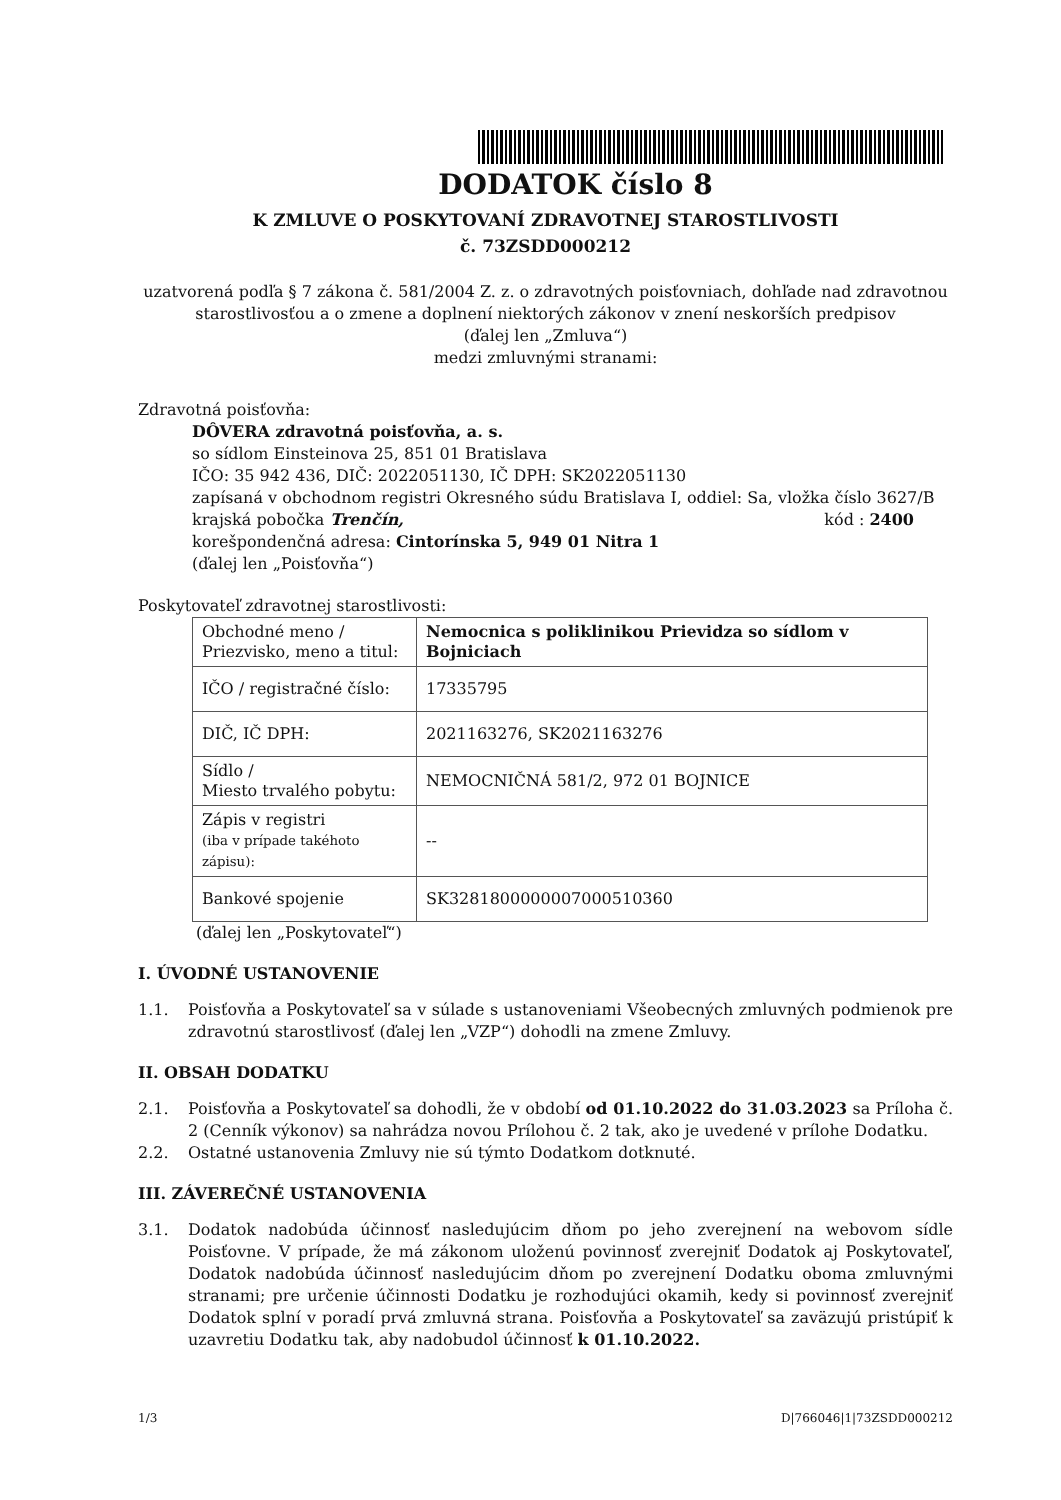DODATOK číslo 8
K ZMLUVE O POSKYTOVANÍ ZDRAVOTNEJ STAROSTLIVOSTI
č. 73ZSDD000212
uzatvorená podľa § 7 zákona č. 581/2004 Z. z. o zdravotných poisťovniach, dohľade nad zdravotnou starostlivosťou a o zmene a doplnení niektorých zákonov v znení neskorších predpisov
(ďalej len „Zmluva“)
medzi zmluvnými stranami:
Zdravotná poisťovňa:
DÔVERA zdravotná poisťovňa, a. s.
so sídlom Einsteinova 25, 851 01 Bratislava
IČO: 35 942 436, DIČ: 2022051130, IČ DPH: SK2022051130
zapísaná v obchodnom registri Okresného súdu Bratislava I, oddiel: Sa, vložka číslo 3627/B
krajská pobočka Trenčín, kód : 2400
korešpondenčná adresa: Cintorínska 5, 949 01 Nitra 1
(ďalej len „Poisťovňa“)
Poskytovateľ zdravotnej starostlivosti:
| Obchodné meno / Priezvisko, meno a titul: | Nemocnica s poliklinikou Prievidza so sídlom v Bojniciach |
| IČO / registračné číslo: | 17335795 |
| DIČ, IČ DPH: | 2021163276, SK2021163276 |
| Sídlo / Miesto trvalého pobytu: | NEMOCNIČNÁ 581/2, 972 01 BOJNICE |
| Zápis v registri (iba v prípade takéhoto zápisu): | -- |
| Bankové spojenie | SK3281800000007000510360 |
(ďalej len „Poskytovateľ“)
I. ÚVODNÉ USTANOVENIE
1.1. Poisťovňa a Poskytovateľ sa v súlade s ustanoveniami Všeobecných zmluvných podmienok pre zdravotnú starostlivosť (ďalej len „VZP“) dohodli na zmene Zmluvy.
II. OBSAH DODATKU
2.1. Poisťovňa a Poskytovateľ sa dohodli, že v období od 01.10.2022 do 31.03.2023 sa Príloha č. 2 (Cenník výkonov) sa nahrádza novou Prílohou č. 2 tak, ako je uvedené v prílohe Dodatku.
2.2. Ostatné ustanovenia Zmluvy nie sú týmto Dodatkom dotknuté.
III. ZÁVEREČNÉ USTANOVENIA
3.1. Dodatok nadobúda účinnosť nasledujúcim dňom po jeho zverejnení na webovom sídle Poisťovne. V prípade, že má zákonom uloženú povinnosť zverejniť Dodatok aj Poskytovateľ, Dodatok nadobúda účinnosť nasledujúcim dňom po zverejnení Dodatku oboma zmluvnými stranami; pre určenie účinnosti Dodatku je rozhodujúci okamih, kedy si povinnosť zverejniť Dodatok splní v poradí prvá zmluvná strana. Poisťovňa a Poskytovateľ sa zaväzujú pristúpiť k uzavretiu Dodatku tak, aby nadobudol účinnosť k 01.10.2022.
1/3 D|766046|1|73ZSDD000212